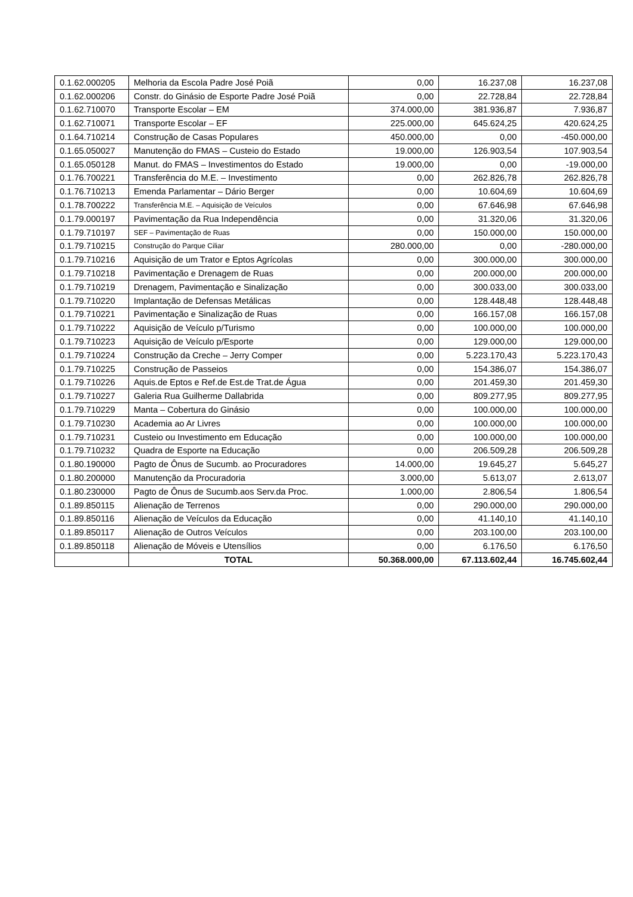| 0.1.62.000205 | Melhoria da Escola Padre José Poiã | 0,00 | 16.237,08 | 16.237,08 |
| 0.1.62.000206 | Constr. do Ginásio de Esporte Padre José Poiã | 0,00 | 22.728,84 | 22.728,84 |
| 0.1.62.710070 | Transporte Escolar – EM | 374.000,00 | 381.936,87 | 7.936,87 |
| 0.1.62.710071 | Transporte Escolar – EF | 225.000,00 | 645.624,25 | 420.624,25 |
| 0.1.64.710214 | Construção de Casas Populares | 450.000,00 | 0,00 | -450.000,00 |
| 0.1.65.050027 | Manutenção do FMAS – Custeio do Estado | 19.000,00 | 126.903,54 | 107.903,54 |
| 0.1.65.050128 | Manut. do FMAS – Investimentos do Estado | 19.000,00 | 0,00 | -19.000,00 |
| 0.1.76.700221 | Transferência do M.E. – Investimento | 0,00 | 262.826,78 | 262.826,78 |
| 0.1.76.710213 | Emenda Parlamentar – Dário Berger | 0,00 | 10.604,69 | 10.604,69 |
| 0.1.78.700222 | Transferência M.E. – Aquisição de Veículos | 0,00 | 67.646,98 | 67.646,98 |
| 0.1.79.000197 | Pavimentação da Rua Independência | 0,00 | 31.320,06 | 31.320,06 |
| 0.1.79.710197 | SEF – Pavimentação de Ruas | 0,00 | 150.000,00 | 150.000,00 |
| 0.1.79.710215 | Construção do Parque Ciliar | 280.000,00 | 0,00 | -280.000,00 |
| 0.1.79.710216 | Aquisição de um Trator e Eptos Agrícolas | 0,00 | 300.000,00 | 300.000,00 |
| 0.1.79.710218 | Pavimentação e Drenagem de Ruas | 0,00 | 200.000,00 | 200.000,00 |
| 0.1.79.710219 | Drenagem, Pavimentação e Sinalização | 0,00 | 300.033,00 | 300.033,00 |
| 0.1.79.710220 | Implantação de Defensas Metálicas | 0,00 | 128.448,48 | 128.448,48 |
| 0.1.79.710221 | Pavimentação e Sinalização de Ruas | 0,00 | 166.157,08 | 166.157,08 |
| 0.1.79.710222 | Aquisição de Veículo p/Turismo | 0,00 | 100.000,00 | 100.000,00 |
| 0.1.79.710223 | Aquisição de Veículo p/Esporte | 0,00 | 129.000,00 | 129.000,00 |
| 0.1.79.710224 | Construção da Creche – Jerry Comper | 0,00 | 5.223.170,43 | 5.223.170,43 |
| 0.1.79.710225 | Construção de Passeios | 0,00 | 154.386,07 | 154.386,07 |
| 0.1.79.710226 | Aquis.de Eptos e Ref.de Est.de Trat.de Água | 0,00 | 201.459,30 | 201.459,30 |
| 0.1.79.710227 | Galeria Rua Guilherme Dallabrida | 0,00 | 809.277,95 | 809.277,95 |
| 0.1.79.710229 | Manta – Cobertura do Ginásio | 0,00 | 100.000,00 | 100.000,00 |
| 0.1.79.710230 | Academia ao Ar Livres | 0,00 | 100.000,00 | 100.000,00 |
| 0.1.79.710231 | Custeio ou Investimento em Educação | 0,00 | 100.000,00 | 100.000,00 |
| 0.1.79.710232 | Quadra de Esporte na Educação | 0,00 | 206.509,28 | 206.509,28 |
| 0.1.80.190000 | Pagto de Ônus de Sucumb. ao Procuradores | 14.000,00 | 19.645,27 | 5.645,27 |
| 0.1.80.200000 | Manutenção da Procuradoria | 3.000,00 | 5.613,07 | 2.613,07 |
| 0.1.80.230000 | Pagto de Ônus de Sucumb.aos Serv.da Proc. | 1.000,00 | 2.806,54 | 1.806,54 |
| 0.1.89.850115 | Alienação de Terrenos | 0,00 | 290.000,00 | 290.000,00 |
| 0.1.89.850116 | Alienação de Veículos da Educação | 0,00 | 41.140,10 | 41.140,10 |
| 0.1.89.850117 | Alienação de Outros Veículos | 0,00 | 203.100,00 | 203.100,00 |
| 0.1.89.850118 | Alienação de Móveis e Utensílios | 0,00 | 6.176,50 | 6.176,50 |
| | TOTAL | 50.368.000,00 | 67.113.602,44 | 16.745.602,44 |